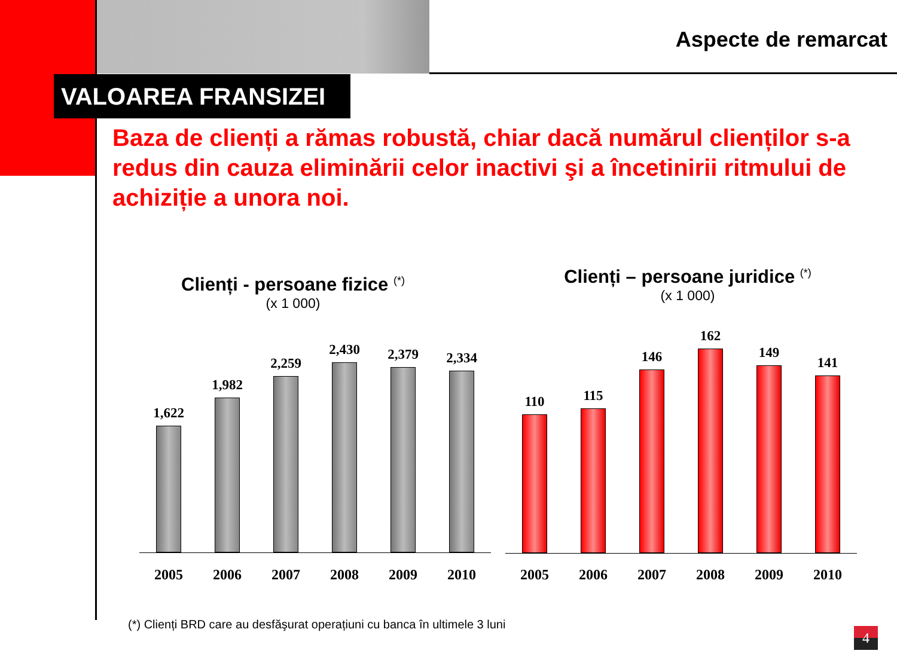Aspecte de remarcat
VALOAREA FRANSIZEI
Baza de clienți a rămas robustă, chiar dacă numărul clienților s-a redus din cauza eliminării celor inactivi şi a încetinirii ritmului de achiziție a unora noi.
Clienți - persoane fizice <sup>(*)</sup>
(x 1 000)
Clienți – persoane juridice <sup>(*)</sup>
(x 1 000)
1,622
1,982
2,259
2,430
2,379
2,334
2005 2006 2007 2008 2009 2010
110
115
146
162
149
141
2005 2006 2007 2008 2009 2010
(*) Clienți BRD care au desfăşurat operațiuni cu banca în ultimele 3 luni
4